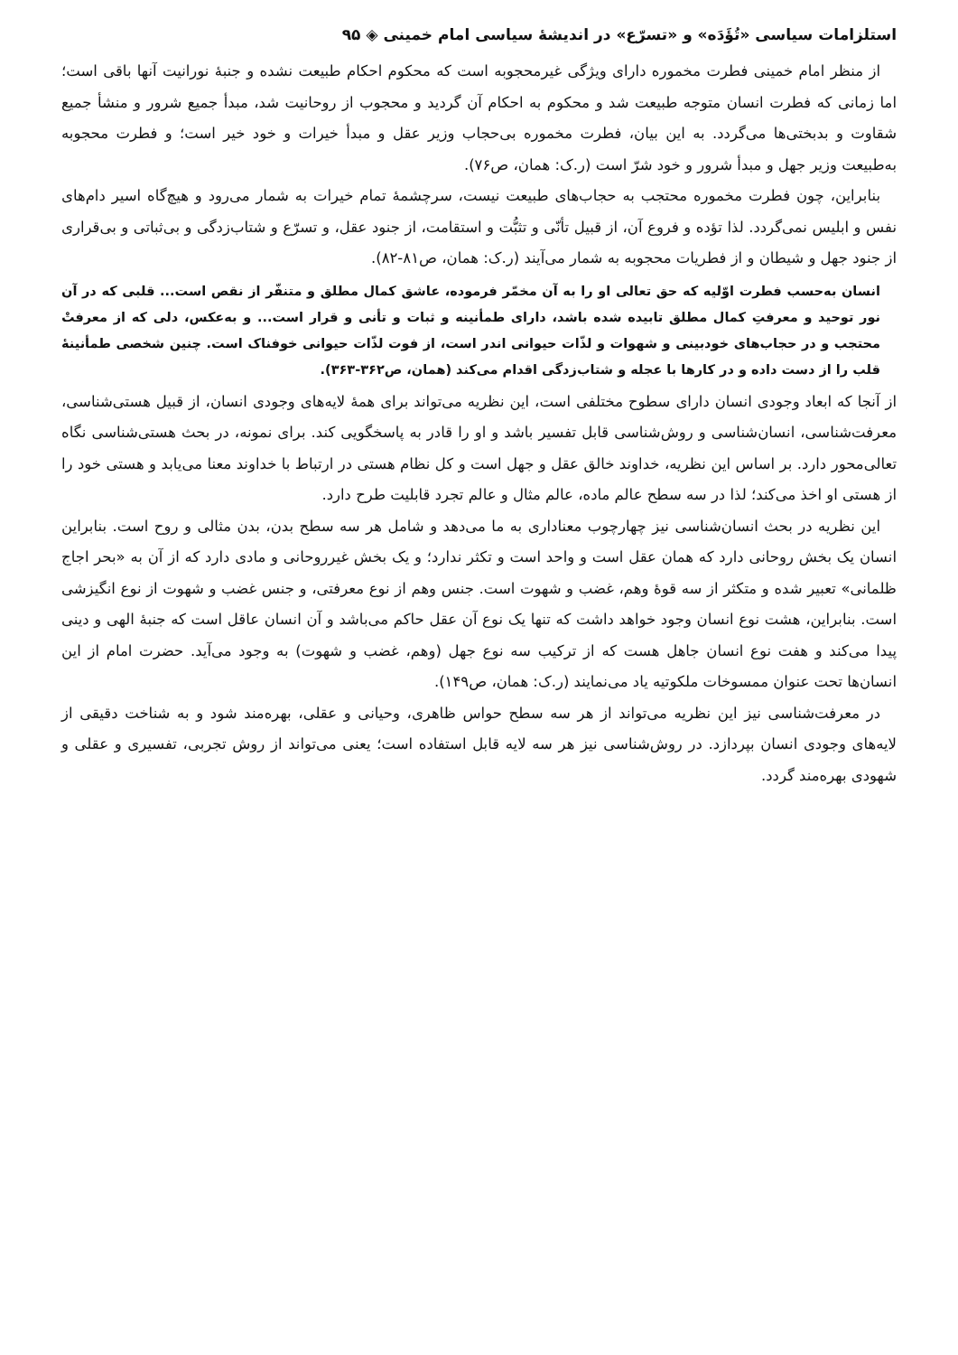استلزامات سیاسی «تُؤَدَه» و «تسرّع» در اندیشهٔ سیاسی امام خمینی ◈ ۹۵
از منظر امام خمینی فطرت مخموره دارای ویژگی غیرمحجوبه است که محکوم احکام طبیعت نشده و جنبهٔ نورانیت آنها باقی است؛ اما زمانی که فطرت انسان متوجه طبیعت شد و محکوم به احکام آن گردید و محجوب از روحانیت شد، مبدأ جمیع شرور و منشأ جمیع شقاوت و بدبختی‌ها می‌گردد. به این بیان، فطرت مخموره بی‌حجاب وزیر عقل و مبدأ خیرات و خود خیر است؛ و فطرت محجوبه به‌طبیعت وزیر جهل و مبدأ شرور و خود شرّ است (ر.ک: همان، ص۷۶).
بنابراین، چون فطرت مخموره محتجب به حجاب‌های طبیعت نیست، سرچشمهٔ تمام خیرات به شمار می‌رود و هیچ‌گاه اسیر دام‌های نفس و ابلیس نمی‌گردد. لذا تؤده و فروع آن، از قبیل تأنّی و تثبُّت و استقامت، از جنود عقل، و تسرّع و شتاب‌زدگی و بی‌ثباتی و بی‌قراری از جنود جهل و شیطان و از فطریات محجوبه به شمار می‌آیند (ر.ک: همان، ص۸۱-۸۲).
انسان به‌حسب فطرت اوّلیه که حق تعالی او را به آن مخمّر فرموده، عاشق کمال مطلق و متنفّر از نقص است... قلبی که در آن نور توحید و معرفتِ کمال مطلق تابیده شده باشد، دارای طمأنینه و ثبات و تأنی و قرار است... و به‌عکس، دلی که از معرفتْ محتجب و در حجاب‌های خودبینی و شهوات و لذّات حیوانی اندر است، از فوت لذّات حیوانی خوفناک است. چنین شخصی طمأنینهٔ قلب را از دست داده و در کارها با عجله و شتاب‌زدگی اقدام می‌کند (همان، ص۳۶۲-۳۶۳).
از آنجا که ابعاد وجودی انسان دارای سطوح مختلفی است، این نظریه می‌تواند برای همهٔ لایه‌های وجودی انسان، از قبیل هستی‌شناسی، معرفت‌شناسی، انسان‌شناسی و روش‌شناسی قابل تفسیر باشد و او را قادر به پاسخگویی کند. برای نمونه، در بحث هستی‌شناسی نگاه تعالی‌محور دارد. بر اساس این نظریه، خداوند خالق عقل و جهل است و کل نظام هستی در ارتباط با خداوند معنا می‌یابد و هستی خود را از هستی او اخذ می‌کند؛ لذا در سه سطح عالم ماده، عالم مثال و عالم تجرد قابلیت طرح دارد.
این نظریه در بحث انسان‌شناسی نیز چهارچوب معناداری به ما می‌دهد و شامل هر سه سطح بدن، بدن مثالی و روح است. بنابراین انسان یک بخش روحانی دارد که همان عقل است و واحد است و تکثر ندارد؛ و یک بخش غیرروحانی و مادی دارد که از آن به «بحر اجاج ظلمانی» تعبیر شده و متکثر از سه قوهٔ وهم، غضب و شهوت است. جنس وهم از نوع معرفتی، و جنس غضب و شهوت از نوع انگیزشی است. بنابراین، هشت نوع انسان وجود خواهد داشت که تنها یک نوع آن عقل حاکم می‌باشد و آن انسان عاقل است که جنبهٔ الهی و دینی پیدا می‌کند و هفت نوع انسان جاهل هست که از ترکیب سه نوع جهل (وهم، غضب و شهوت) به وجود می‌آید. حضرت امام از این انسان‌ها تحت عنوان ممسوخات ملکوتیه یاد می‌نمایند (ر.ک: همان، ص۱۴۹).
در معرفت‌شناسی نیز این نظریه می‌تواند از هر سه سطح حواس ظاهری، وحیانی و عقلی، بهره‌مند شود و به شناخت دقیقی از لایه‌های وجودی انسان بپردازد. در روش‌شناسی نیز هر سه لایه قابل استفاده است؛ یعنی می‌تواند از روش تجربی، تفسیری و عقلی و شهودی بهره‌مند گردد.